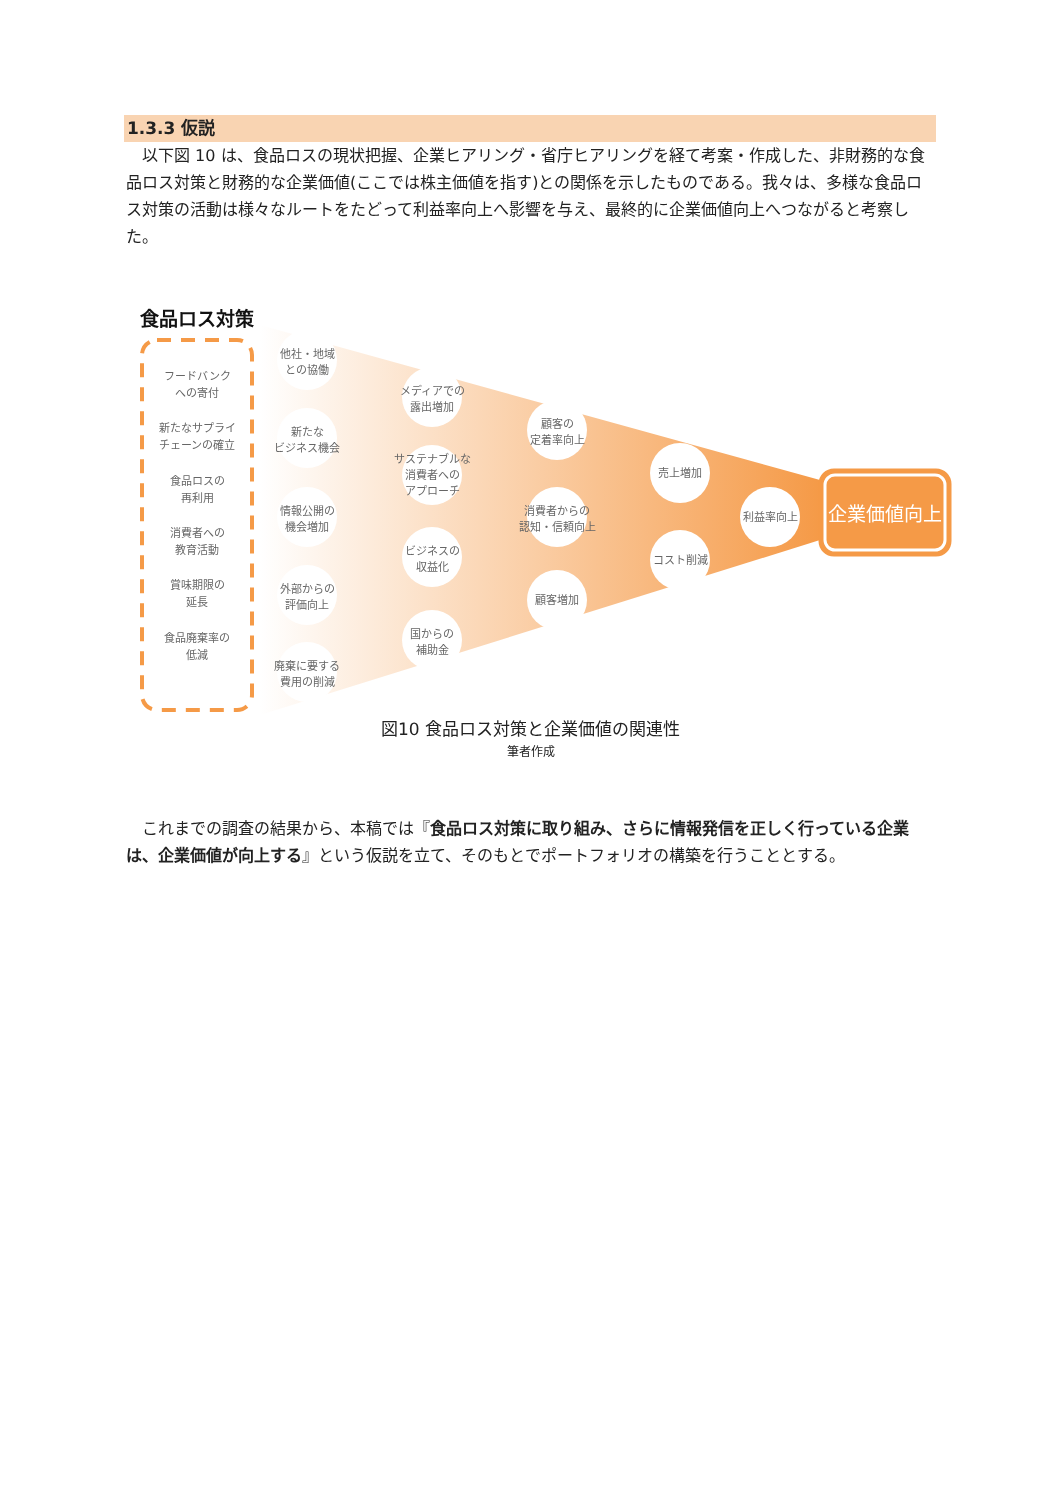1.3.3 仮説
　以下図 10 は、食品ロスの現状把握、企業ヒアリング・省庁ヒアリングを経て考案・作成した、非財務的な食品ロス対策と財務的な企業価値(ここでは株主価値を指す)との関係を示したものである。我々は、多様な食品ロス対策の活動は様々なルートをたどって利益率向上へ影響を与え、最終的に企業価値向上へつながると考察した。
食品ロス対策
フードバンク
への寄付
新たなサプライ
チェーンの確立
食品ロスの
再利用
消費者への
教育活動
賞味期限の
延長
食品廃棄率の
低減
他社・地域
との協働
新たな
ビジネス機会
情報公開の
機会増加
外部からの
評価向上
廃棄に要する
費用の削減
メディアでの
露出増加
サステナブルな
消費者への
アプローチ
ビジネスの
収益化
国からの
補助金
顧客の
定着率向上
消費者からの
認知・信頼向上
顧客増加
売上増加
コスト削減
利益率向上
企業価値向上
図10 食品ロス対策と企業価値の関連性
筆者作成
　これまでの調査の結果から、本稿では『食品ロス対策に取り組み、さらに情報発信を正しく行っている企業は、企業価値が向上する』という仮説を立て、そのもとでポートフォリオの構築を行うこととする。